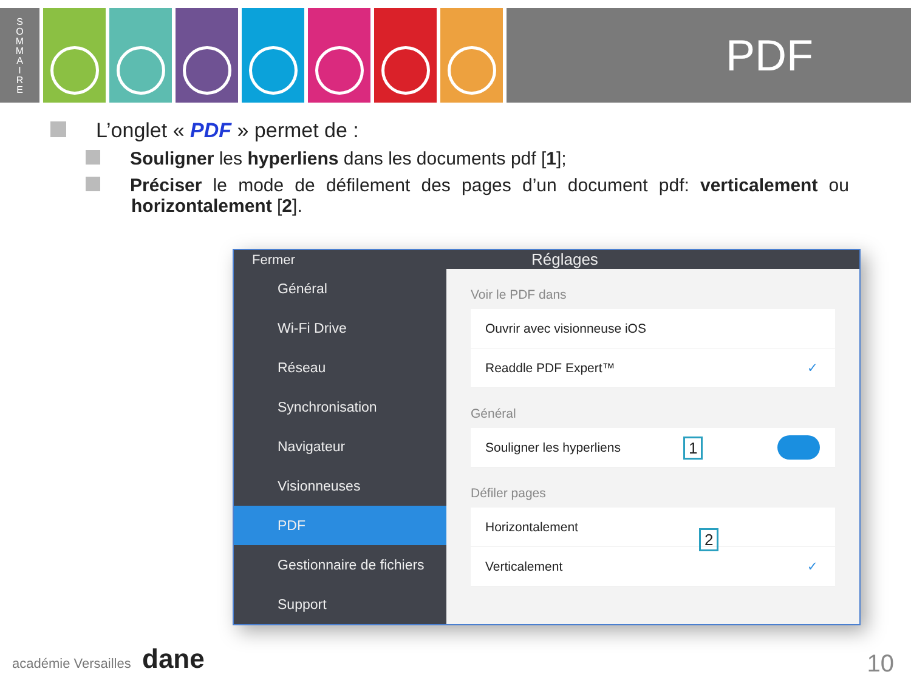S
O
M
M
A
I
R
E
PDF
L’onglet « PDF » permet de :
Souligner les hyperliens dans les documents pdf [1];
Préciser le mode de défilement des pages d’un document pdf: verticalement ou horizontalement [2].
Fermer Réglages
Général
Wi-Fi Drive
Réseau
Synchronisation
Navigateur
Visionneuses
PDF
Gestionnaire de fichiers
Support
Voir le PDF dans
Ouvrir avec visionneuse iOS
Readdle PDF Expert™ ✓
Général
Souligner les hyperliens
1
Défiler pages
Horizontalement
2
Verticalement ✓
académie Versailles dane 10